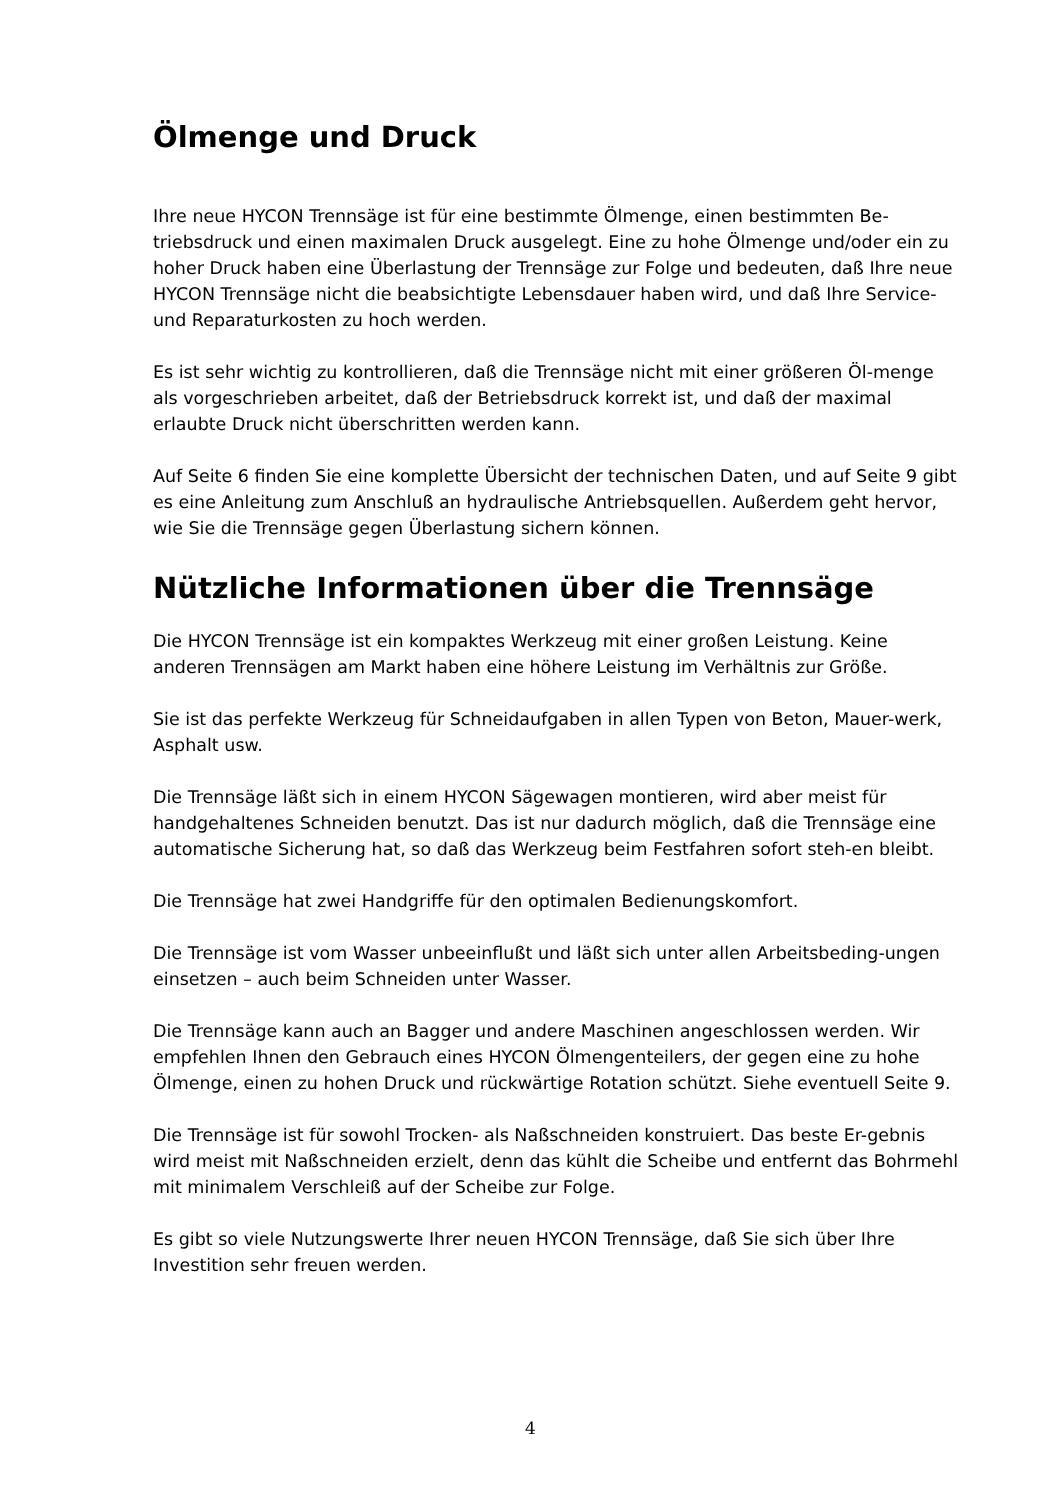Ölmenge und Druck
Ihre neue HYCON Trennsäge ist für eine bestimmte Ölmenge, einen bestimmten Be-triebsdruck und einen maximalen Druck ausgelegt. Eine zu hohe Ölmenge und/oder ein zu hoher Druck haben eine Überlastung der Trennsäge zur Folge und bedeuten, daß Ihre neue HYCON Trennsäge nicht die beabsichtigte Lebensdauer haben wird, und daß Ihre Service- und Reparaturkosten zu hoch werden.
Es ist sehr wichtig zu kontrollieren, daß die Trennsäge nicht mit einer größeren Öl-menge als vorgeschrieben arbeitet, daß der Betriebsdruck korrekt ist, und daß der maximal erlaubte Druck nicht überschritten werden kann.
Auf Seite 6 finden Sie eine komplette Übersicht der technischen Daten, und auf Seite 9 gibt es eine Anleitung zum Anschluß an hydraulische Antriebsquellen. Außerdem geht hervor, wie Sie die Trennsäge gegen Überlastung sichern können.
Nützliche Informationen über die Trennsäge
Die HYCON Trennsäge ist ein kompaktes Werkzeug mit einer großen Leistung. Keine anderen Trennsägen am Markt haben eine höhere Leistung im Verhältnis zur Größe.
Sie ist das perfekte Werkzeug für Schneidaufgaben in allen Typen von Beton, Mauer-werk, Asphalt usw.
Die Trennsäge läßt sich in einem HYCON Sägewagen montieren, wird aber meist für handgehaltenes Schneiden benutzt. Das ist nur dadurch möglich, daß die Trennsäge eine automatische Sicherung hat, so daß das Werkzeug beim Festfahren sofort steh-en bleibt.
Die Trennsäge hat zwei Handgriffe für den optimalen Bedienungskomfort.
Die Trennsäge ist vom Wasser unbeeinflußt und läßt sich unter allen Arbeitsbeding-ungen einsetzen – auch beim Schneiden unter Wasser.
Die Trennsäge kann auch an Bagger und andere Maschinen angeschlossen werden. Wir empfehlen Ihnen den Gebrauch eines HYCON Ölmengenteilers, der gegen eine zu hohe Ölmenge, einen zu hohen Druck und rückwärtige Rotation schützt. Siehe eventuell Seite 9.
Die Trennsäge ist für sowohl Trocken- als Naßschneiden konstruiert. Das beste Er-gebnis wird meist mit Naßschneiden erzielt, denn das kühlt die Scheibe und entfernt das Bohrmehl mit minimalem Verschleiß auf der Scheibe zur Folge.
Es gibt so viele Nutzungswerte Ihrer neuen HYCON Trennsäge, daß Sie sich über Ihre Investition sehr freuen werden.
4